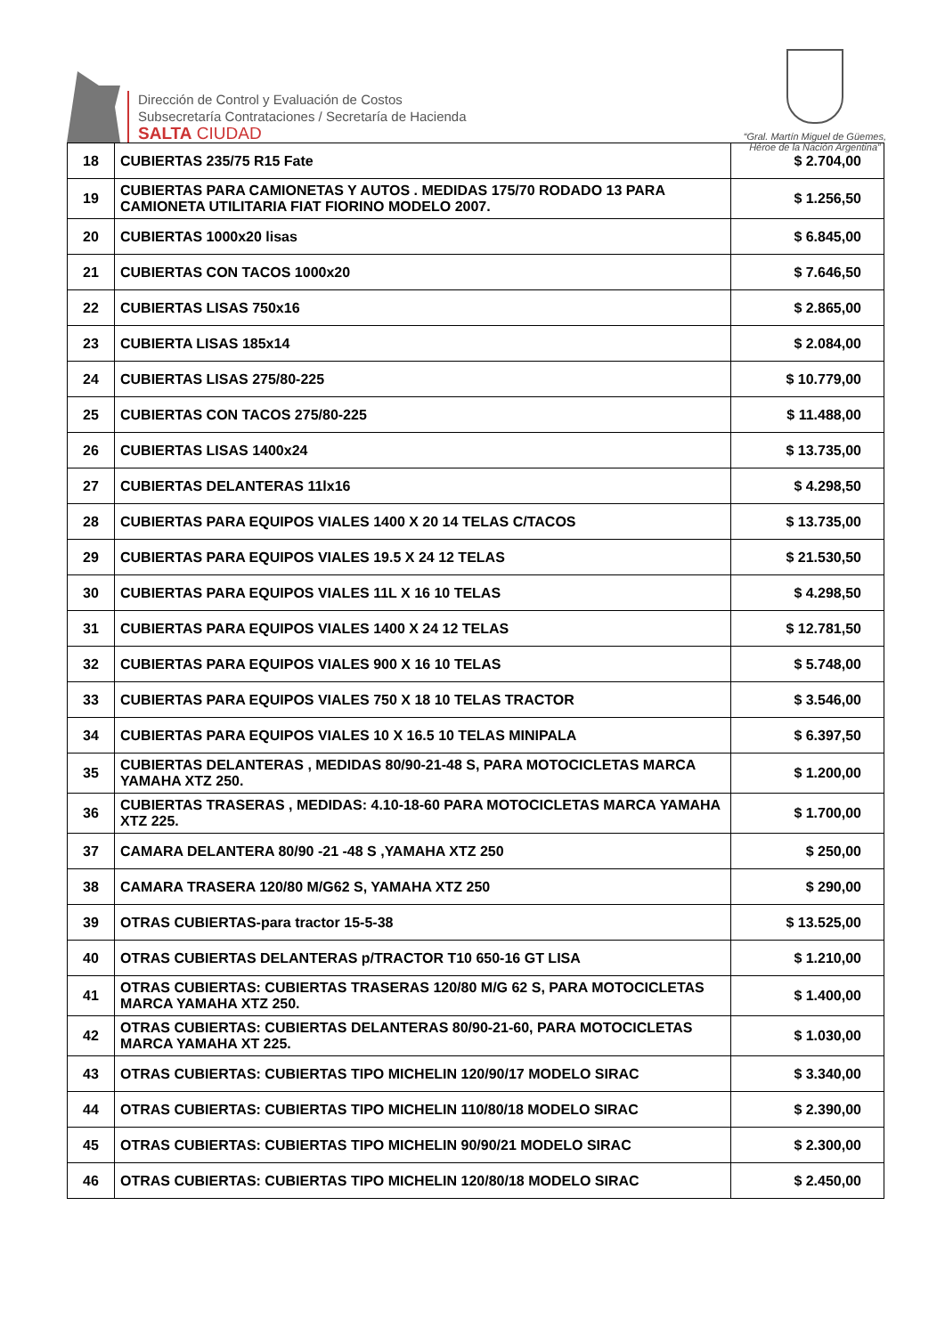Dirección de Control y Evaluación de Costos
Subsecretaría Contrataciones / Secretaría de Hacienda
SALTA CIUDAD
“Gral. Martín Miguel de Güemes,
Héroe de la Nación Argentina”
| 18 | CUBIERTAS 235/75 R15 Fate | $ 2.704,00 |
| 19 | CUBIERTAS PARA CAMIONETAS Y AUTOS . MEDIDAS 175/70 RODADO 13 PARA CAMIONETA UTILITARIA FIAT FIORINO MODELO 2007. | $ 1.256,50 |
| 20 | CUBIERTAS 1000x20 lisas | $ 6.845,00 |
| 21 | CUBIERTAS CON TACOS 1000x20 | $ 7.646,50 |
| 22 | CUBIERTAS LISAS 750x16 | $ 2.865,00 |
| 23 | CUBIERTA LISAS 185x14 | $ 2.084,00 |
| 24 | CUBIERTAS LISAS 275/80-225 | $ 10.779,00 |
| 25 | CUBIERTAS CON TACOS 275/80-225 | $ 11.488,00 |
| 26 | CUBIERTAS LISAS 1400x24 | $ 13.735,00 |
| 27 | CUBIERTAS DELANTERAS 11lx16 | $ 4.298,50 |
| 28 | CUBIERTAS PARA EQUIPOS VIALES 1400 X 20 14 TELAS C/TACOS | $ 13.735,00 |
| 29 | CUBIERTAS PARA EQUIPOS VIALES 19.5 X 24 12 TELAS | $ 21.530,50 |
| 30 | CUBIERTAS PARA EQUIPOS VIALES 11L X 16 10 TELAS | $ 4.298,50 |
| 31 | CUBIERTAS PARA EQUIPOS VIALES 1400 X 24 12 TELAS | $ 12.781,50 |
| 32 | CUBIERTAS PARA EQUIPOS VIALES 900 X 16 10 TELAS | $ 5.748,00 |
| 33 | CUBIERTAS PARA EQUIPOS VIALES 750 X 18 10 TELAS TRACTOR | $ 3.546,00 |
| 34 | CUBIERTAS PARA EQUIPOS VIALES 10 X 16.5 10 TELAS MINIPALA | $ 6.397,50 |
| 35 | CUBIERTAS DELANTERAS , MEDIDAS 80/90-21-48 S, PARA MOTOCICLETAS MARCA YAMAHA XTZ 250. | $ 1.200,00 |
| 36 | CUBIERTAS TRASERAS , MEDIDAS: 4.10-18-60 PARA MOTOCICLETAS MARCA YAMAHA XTZ 225. | $ 1.700,00 |
| 37 | CAMARA DELANTERA 80/90 -21 -48 S ,YAMAHA XTZ 250 | $ 250,00 |
| 38 | CAMARA TRASERA 120/80 M/G62 S, YAMAHA XTZ 250 | $ 290,00 |
| 39 | OTRAS CUBIERTAS-para tractor 15-5-38 | $ 13.525,00 |
| 40 | OTRAS CUBIERTAS DELANTERAS p/TRACTOR T10 650-16 GT LISA | $ 1.210,00 |
| 41 | OTRAS CUBIERTAS: CUBIERTAS TRASERAS 120/80 M/G 62 S, PARA MOTOCICLETAS MARCA YAMAHA XTZ 250. | $ 1.400,00 |
| 42 | OTRAS CUBIERTAS: CUBIERTAS DELANTERAS 80/90-21-60, PARA MOTOCICLETAS MARCA YAMAHA XT 225. | $ 1.030,00 |
| 43 | OTRAS CUBIERTAS: CUBIERTAS TIPO MICHELIN 120/90/17 MODELO SIRAC | $ 3.340,00 |
| 44 | OTRAS CUBIERTAS: CUBIERTAS TIPO MICHELIN 110/80/18 MODELO SIRAC | $ 2.390,00 |
| 45 | OTRAS CUBIERTAS: CUBIERTAS TIPO MICHELIN 90/90/21 MODELO SIRAC | $ 2.300,00 |
| 46 | OTRAS CUBIERTAS: CUBIERTAS TIPO MICHELIN 120/80/18 MODELO SIRAC | $ 2.450,00 |